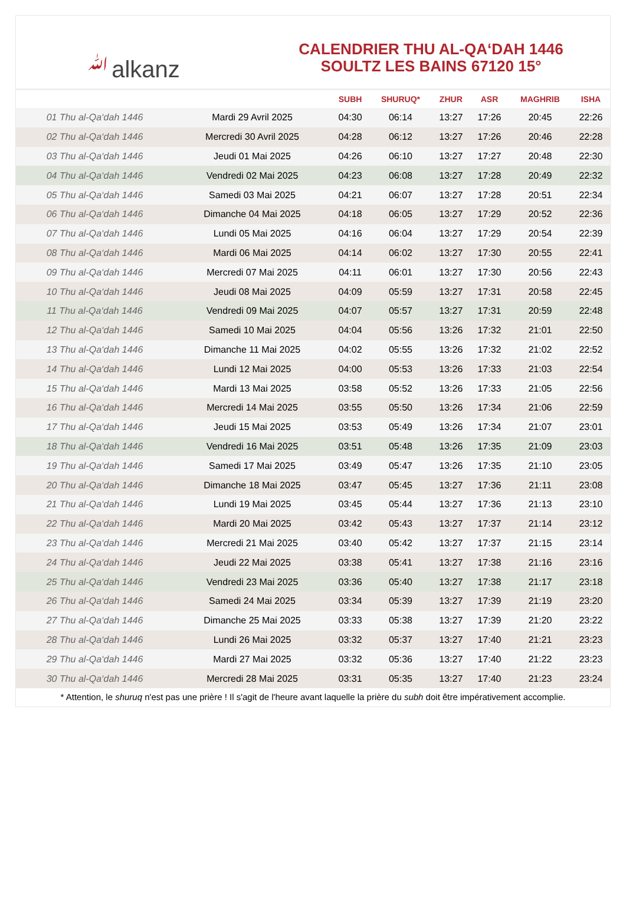ﷲalkanz
CALENDRIER THU AL-QA‘DAH 1446
SOULTZ LES BAINS 67120 15°
| | | SUBH | SHURUQ* | ZHUR | ASR | MAGHRIB | ISHA |
| --- | --- | --- | --- | --- | --- | --- | --- |
| 01 Thu al-Qa‘dah 1446 | Mardi 29 Avril 2025 | 04:30 | 06:14 | 13:27 | 17:26 | 20:45 | 22:26 |
| 02 Thu al-Qa‘dah 1446 | Mercredi 30 Avril 2025 | 04:28 | 06:12 | 13:27 | 17:26 | 20:46 | 22:28 |
| 03 Thu al-Qa‘dah 1446 | Jeudi 01 Mai 2025 | 04:26 | 06:10 | 13:27 | 17:27 | 20:48 | 22:30 |
| 04 Thu al-Qa‘dah 1446 | Vendredi 02 Mai 2025 | 04:23 | 06:08 | 13:27 | 17:28 | 20:49 | 22:32 |
| 05 Thu al-Qa‘dah 1446 | Samedi 03 Mai 2025 | 04:21 | 06:07 | 13:27 | 17:28 | 20:51 | 22:34 |
| 06 Thu al-Qa‘dah 1446 | Dimanche 04 Mai 2025 | 04:18 | 06:05 | 13:27 | 17:29 | 20:52 | 22:36 |
| 07 Thu al-Qa‘dah 1446 | Lundi 05 Mai 2025 | 04:16 | 06:04 | 13:27 | 17:29 | 20:54 | 22:39 |
| 08 Thu al-Qa‘dah 1446 | Mardi 06 Mai 2025 | 04:14 | 06:02 | 13:27 | 17:30 | 20:55 | 22:41 |
| 09 Thu al-Qa‘dah 1446 | Mercredi 07 Mai 2025 | 04:11 | 06:01 | 13:27 | 17:30 | 20:56 | 22:43 |
| 10 Thu al-Qa‘dah 1446 | Jeudi 08 Mai 2025 | 04:09 | 05:59 | 13:27 | 17:31 | 20:58 | 22:45 |
| 11 Thu al-Qa‘dah 1446 | Vendredi 09 Mai 2025 | 04:07 | 05:57 | 13:27 | 17:31 | 20:59 | 22:48 |
| 12 Thu al-Qa‘dah 1446 | Samedi 10 Mai 2025 | 04:04 | 05:56 | 13:26 | 17:32 | 21:01 | 22:50 |
| 13 Thu al-Qa‘dah 1446 | Dimanche 11 Mai 2025 | 04:02 | 05:55 | 13:26 | 17:32 | 21:02 | 22:52 |
| 14 Thu al-Qa‘dah 1446 | Lundi 12 Mai 2025 | 04:00 | 05:53 | 13:26 | 17:33 | 21:03 | 22:54 |
| 15 Thu al-Qa‘dah 1446 | Mardi 13 Mai 2025 | 03:58 | 05:52 | 13:26 | 17:33 | 21:05 | 22:56 |
| 16 Thu al-Qa‘dah 1446 | Mercredi 14 Mai 2025 | 03:55 | 05:50 | 13:26 | 17:34 | 21:06 | 22:59 |
| 17 Thu al-Qa‘dah 1446 | Jeudi 15 Mai 2025 | 03:53 | 05:49 | 13:26 | 17:34 | 21:07 | 23:01 |
| 18 Thu al-Qa‘dah 1446 | Vendredi 16 Mai 2025 | 03:51 | 05:48 | 13:26 | 17:35 | 21:09 | 23:03 |
| 19 Thu al-Qa‘dah 1446 | Samedi 17 Mai 2025 | 03:49 | 05:47 | 13:26 | 17:35 | 21:10 | 23:05 |
| 20 Thu al-Qa‘dah 1446 | Dimanche 18 Mai 2025 | 03:47 | 05:45 | 13:27 | 17:36 | 21:11 | 23:08 |
| 21 Thu al-Qa‘dah 1446 | Lundi 19 Mai 2025 | 03:45 | 05:44 | 13:27 | 17:36 | 21:13 | 23:10 |
| 22 Thu al-Qa‘dah 1446 | Mardi 20 Mai 2025 | 03:42 | 05:43 | 13:27 | 17:37 | 21:14 | 23:12 |
| 23 Thu al-Qa‘dah 1446 | Mercredi 21 Mai 2025 | 03:40 | 05:42 | 13:27 | 17:37 | 21:15 | 23:14 |
| 24 Thu al-Qa‘dah 1446 | Jeudi 22 Mai 2025 | 03:38 | 05:41 | 13:27 | 17:38 | 21:16 | 23:16 |
| 25 Thu al-Qa‘dah 1446 | Vendredi 23 Mai 2025 | 03:36 | 05:40 | 13:27 | 17:38 | 21:17 | 23:18 |
| 26 Thu al-Qa‘dah 1446 | Samedi 24 Mai 2025 | 03:34 | 05:39 | 13:27 | 17:39 | 21:19 | 23:20 |
| 27 Thu al-Qa‘dah 1446 | Dimanche 25 Mai 2025 | 03:33 | 05:38 | 13:27 | 17:39 | 21:20 | 23:22 |
| 28 Thu al-Qa‘dah 1446 | Lundi 26 Mai 2025 | 03:32 | 05:37 | 13:27 | 17:40 | 21:21 | 23:23 |
| 29 Thu al-Qa‘dah 1446 | Mardi 27 Mai 2025 | 03:32 | 05:36 | 13:27 | 17:40 | 21:22 | 23:23 |
| 30 Thu al-Qa‘dah 1446 | Mercredi 28 Mai 2025 | 03:31 | 05:35 | 13:27 | 17:40 | 21:23 | 23:24 |
* Attention, le shuruq n'est pas une prière ! Il s'agit de l'heure avant laquelle la prière du subh doit être impérativement accomplie.